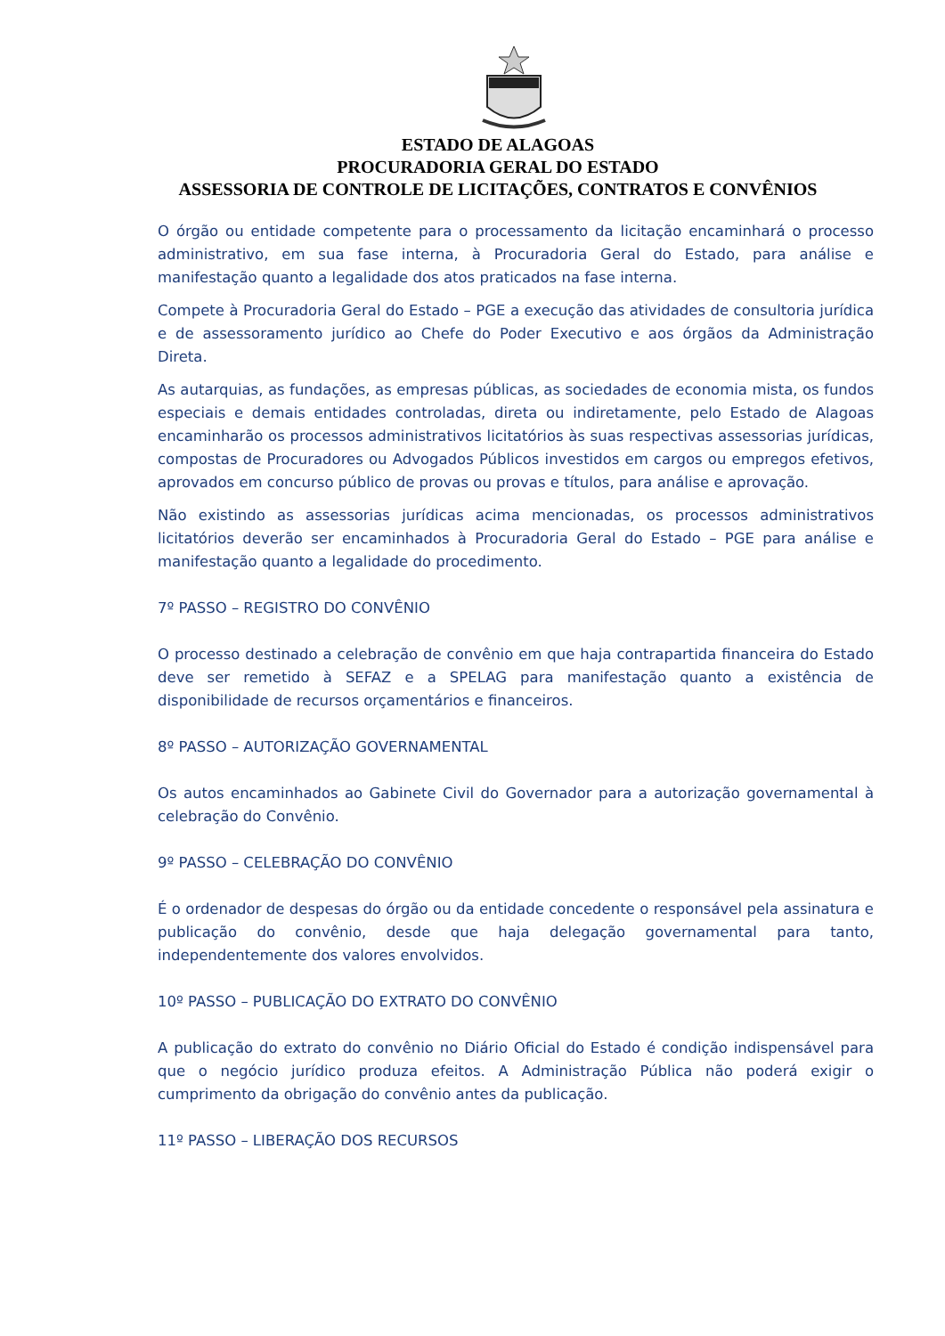ESTADO DE ALAGOAS
PROCURADORIA GERAL DO ESTADO
ASSESSORIA DE CONTROLE DE LICITAÇÕES, CONTRATOS E CONVÊNIOS
O órgão ou entidade competente para o processamento da licitação encaminhará o processo administrativo, em sua fase interna, à Procuradoria Geral do Estado, para análise e manifestação quanto a legalidade dos atos praticados na fase interna.
Compete à Procuradoria Geral do Estado – PGE a execução das atividades de consultoria jurídica e de assessoramento jurídico ao Chefe do Poder Executivo e aos órgãos da Administração Direta.
As autarquias, as fundações, as empresas públicas, as sociedades de economia mista, os fundos especiais e demais entidades controladas, direta ou indiretamente, pelo Estado de Alagoas encaminharão os processos administrativos licitatórios às suas respectivas assessorias jurídicas, compostas de Procuradores ou Advogados Públicos investidos em cargos ou empregos efetivos, aprovados em concurso público de provas ou provas e títulos, para análise e aprovação.
Não existindo as assessorias jurídicas acima mencionadas, os processos administrativos licitatórios deverão ser encaminhados à Procuradoria Geral do Estado – PGE para análise e manifestação quanto a legalidade do procedimento.
7º PASSO – REGISTRO DO CONVÊNIO
O processo destinado a celebração de convênio em que haja contrapartida financeira do Estado deve ser remetido à SEFAZ e a SPELAG para manifestação quanto a existência de disponibilidade de recursos orçamentários e financeiros.
8º PASSO – AUTORIZAÇÃO GOVERNAMENTAL
Os autos encaminhados ao Gabinete Civil do Governador para a autorização governamental à celebração do Convênio.
9º PASSO – CELEBRAÇÃO DO CONVÊNIO
É o ordenador de despesas do órgão ou da entidade concedente o responsável pela assinatura e publicação do convênio, desde que haja delegação governamental para tanto, independentemente dos valores envolvidos.
10º PASSO – PUBLICAÇÃO DO EXTRATO DO CONVÊNIO
A publicação do extrato do convênio no Diário Oficial do Estado é condição indispensável para que o negócio jurídico produza efeitos. A Administração Pública não poderá exigir o cumprimento da obrigação do convênio antes da publicação.
11º PASSO – LIBERAÇÃO DOS RECURSOS